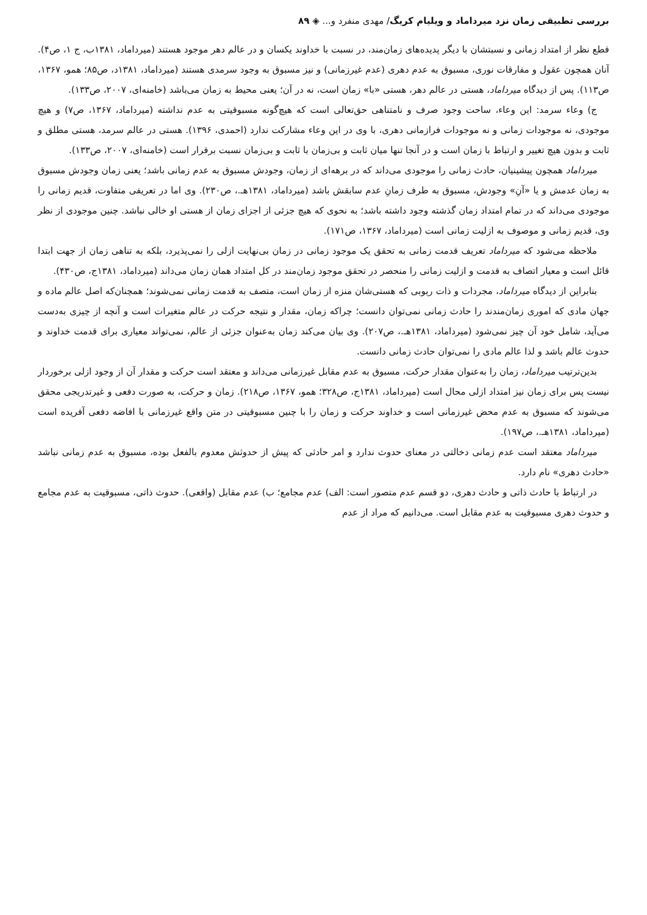بررسی تطبیقی زمان نزد میرداماد و ویلیام کریگ/ مهدی منفرد و... ◈ ۸۹
قطع نظر از امتداد زمانی و نسبتشان با دیگر پدیده‌های زمان‌مند، در نسبت با خداوند یکسان و در عالم دهر موجود هستند (میرداماد، ۱۳۸۱ب، ج ۱، ص۴). آنان همچون عقول و مفارقات نوری، مسبوق به عدم دهری (عدم غیرزمانی) و نیز مسبوق به وجود سرمدی هستند (میرداماد، ۱۳۸۱د، ص۸۵؛ همو، ۱۳۶۷، ص۱۱۳). پس از دیدگاه میرداماد، هستی در عالم دهر، هستی «با» زمان است، نه در آن؛ یعنی محیط به زمان می‌باشد (خامنه‌ای، ۲۰۰۷، ص۱۳۳).
ج) وعاء سرمد: این وعاء، ساحت وجود صرف و نامتناهی حق‌تعالی است که هیچ‌گونه مسبوقیتی به عدم نداشته (میرداماد، ۱۳۶۷، ص۷) و هیچ موجودی، نه موجودات زمانی و نه موجودات فرازمانی دهری، با وی در این وعاء مشارکت ندارد (احمدی، ۱۳۹۶). هستی در عالم سرمد، هستی مطلق و ثابت و بدون هیچ تغییر و ارتباط با زمان است و در آنجا تنها میان ثابت و بی‌زمان با ثابت و بی‌زمان نسبت برقرار است (خامنه‌ای، ۲۰۰۷، ص۱۳۳).
میرداماد همچون پیشینیان، حادث زمانی را موجودی می‌داند که در برهه‌ای از زمان، وجودش مسبوق به عدم زمانی باشد؛ یعنی زمان وجودش مسبوق به زمان عدمش و یا «آنِ» وجودش، مسبوق به طرف زمانِ عدم سابقش باشد (میرداماد، ۱۳۸۱هـ.، ص۲۳۰). وی اما در تعریفی متفاوت، قدیم زمانی را موجودی می‌داند که در تمام امتداد زمان گذشته وجود داشته باشد؛ به نحوی که هیچ جزئی از اجزای زمان از هستی او خالی نباشد. چنین موجودی از نظر وی، قدیم زمانی و موصوف به ازلیت زمانی است (میرداماد، ۱۳۶۷، ص۱۷۱).
ملاحظه می‌شود که میرداماد تعریف قدمت زمانی به تحقق یک موجود زمانی در زمان بی‌نهایت ازلی را نمی‌پذیرد، بلکه به تناهی زمان از جهت ابتدا قائل است و معیار اتصاف به قدمت و ازلیت زمانی را منحصر در تحقق موجود زمان‌مند در کل امتداد همان زمان می‌داند (میرداماد، ۱۳۸۱ج، ص۴۳۰).
بنابراین از دیدگاه میرداماد، مجردات و ذات ربوبی که هستی‌شان منزه از زمان است، متصف به قدمت زمانی نمی‌شوند؛ همچنان‌که اصل عالم ماده و جهان مادی که اموری زمان‌مندند را حادث زمانی نمی‌توان دانست؛ چراکه زمان، مقدار و نتیجه حرکت در عالم متغیرات است و آنچه از چیزی به‌دست می‌آید، شامل خود آن چیز نمی‌شود (میرداماد، ۱۳۸۱هـ.، ص۲۰۷). وی بیان می‌کند زمان به‌عنوان جزئی از عالم، نمی‌تواند معیاری برای قدمت خداوند و حدوث عالم باشد و لذا عالم مادی را نمی‌توان حادث زمانی دانست.
بدین‌ترتیب میرداماد، زمان را به‌عنوان مقدار حرکت، مسبوق به عدم مقابل غیرزمانی می‌داند و معتقد است حرکت و مقدار آن از وجود ازلی برخوردار نیست پس برای زمان نیز امتداد ازلی محال است (میرداماد، ۱۳۸۱ج، ص۳۲۸؛ همو، ۱۳۶۷، ص۲۱۸). زمان و حرکت، به صورت دفعی و غیرتدریجی محقق می‌شوند که مسبوق به عدم محض غیرزمانی است و خداوند حرکت و زمان را با چنین مسبوقیتی در متن واقع غیرزمانی با افاضه دفعی آفریده است (میرداماد، ۱۳۸۱هـ.، ص۱۹۷).
میرداماد معتقد است عدم زمانی دخالتی در معنای حدوث ندارد و امر حادثی که پیش از حدوثش معدوم بالفعل بوده، مسبوق به عدم زمانی نباشد «حادث دهری» نام دارد.
در ارتباط با حادث ذاتی و حادث دهری، دو قسم عدم متصور است: الف) عدم مجامع؛ ب) عدم مقابل (واقعی). حدوث ذاتی، مسبوقیت به عدم مجامع و حدوث دهری مسبوقیت به عدم مقابل است. می‌دانیم که مراد از عدم